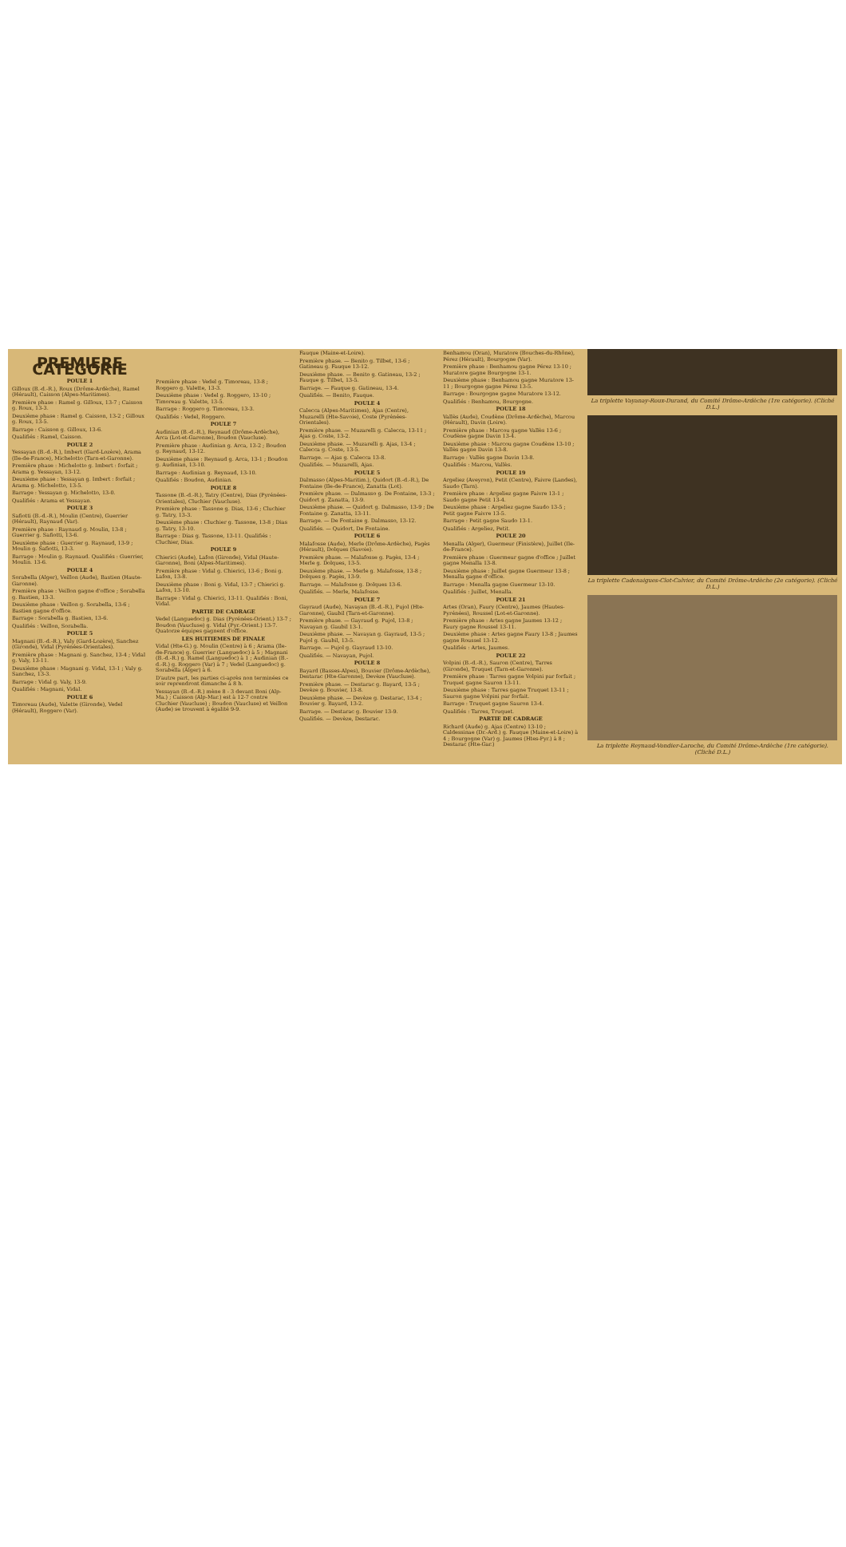PREMIERE CATEGORIE
POULE 1
Gilloux (B.-d.-R.), Roux (Drôme-Ardèche), Ramel (Hérault), Caisson (Alpes-Maritimes).
Première phase : Ramel g. Gilloux, 13-7 ; Caisson g. Roux, 13-3.
Deuxième phase : Ramel g. Caisson, 13-2 ; Gilloux g. Roux, 13-5.
Barrage : Caisson g. Gilloux, 13-6.
Qualifiés : Ramel, Caisson.
POULE 2
Yessayan (B.-d.-R.), Imbert (Gard-Lozère), Arama (Ile-de-France), Michelotto (Tarn-et-Garonne).
Première phase : Michelotto g. Imbert : forfait ; Arama g. Yessayan, 13-12.
Deuxième phase : Yessayan g. Imbert : forfait ; Arama g. Michelotto, 13-5.
Barrage : Yessayan g. Michelotto, 13-0.
Qualifiés : Arama et Yessayan.
POULE 3
Safiotti (B.-d.-R.), Moulin (Centre), Guerrier (Hérault), Raynaud (Var).
Première phase : Raynaud g. Moulin, 13-8 ; Guerrier g. Safiotti, 13-6.
Deuxième phase : Guerrier g. Raynaud, 13-9 ; Moulin g. Safiotti, 13-3.
Barrage : Moulin g. Raynaud. Qualifiés : Guerrier, Moulin. 13-6.
POULE 4
Sorabella (Alger), Veillon (Aude), Bastien (Haute-Garonne).
Première phase : Veillon gagne d'office ; Sorabella g. Bastien, 13-3.
Deuxième phase : Veillon g. Sorabella, 13-6 ; Bastien gagne d'office.
Barrage : Sorabella g. Bastien, 13-6.
Qualifiés : Veillon, Sorabella.
POULE 5
Magnani (B.-d.-R.), Valy (Gard-Lozère), Sanchez (Gironde), Vidal (Pyrénées-Orientales).
Première phase : Magnani g. Sanchez, 13-4 ; Vidal g. Valy, 13-11.
Deuxième phase : Magnani g. Vidal, 13-1 ; Valy g. Sanchez, 13-3.
Barrage : Vidal g. Valy, 13-9.
Qualifiés : Magnani, Vidal.
POULE 6
Timoreau (Aude), Valette (Gironde), Vedel (Hérault), Roggero (Var).
Première phase : Vedel g. Timoreau, 13-8 ; Roggero g. Valette, 13-3.
Deuxième phase : Vedel g. Roggero, 13-10 ; Timoreau g. Valette, 13-5.
Barrage : Roggero g. Timoreau, 13-3.
Qualifiés : Vedel, Roggero.
POULE 7
Audinian (B.-d.-R.), Reynaud (Drôme-Ardèche), Arca (Lot-et-Garonne), Boudon (Vaucluse).
Première phase : Audinian g. Arca, 13-2 ; Boudon g. Reynaud, 13-12.
Deuxième phase : Reynaud g. Arca, 13-1 ; Boudon g. Audinian, 13-10.
Barrage : Audinian g. Reynaud, 13-10.
Qualifiés : Boudon, Audinian.
POULE 8
Tassone (B.-d.-R.), Tatry (Centre), Dias (Pyrénées-Orientales), Cluchier (Vaucluse).
Première phase : Tassone g. Dias, 13-6 ; Cluchier g. Tatry, 13-3.
Deuxième phase : Cluchier g. Tassone, 13-8 ; Dias g. Tatry, 13-10.
Barrage : Dias g. Tassone, 13-11. Qualifiés : Cluchier, Dias.
POULE 9
Chierici (Aude), Lafon (Gironde), Vidal (Haute-Garonne), Boni (Alpes-Maritimes).
Première phase : Vidal g. Chierici, 13-6 ; Boni g. Lafon, 13-8.
Deuxième phase : Boni g. Vidal, 13-7 ; Chierici g. Lafon, 13-10.
Barrage : Vidal g. Chierici, 13-11. Qualifiés : Boni, Vidal.
PARTIE DE CADRAGE
Vedel (Languedoc) g. Dias (Pyrénées-Orient.) 13-7 ; Boudon (Vaucluse) g. Vidal (Pyr.-Orient.) 13-7. Quatorze équipes gagnent d'office.
LES HUITIEMES DE FINALE
Vidal (Hte-G.) g. Moulin (Centre) à 6 ; Arama (Ile-de-France) g. Guerrier (Languedoc) à 5 ; Magnani (B.-d.-R.) g. Ramel (Languedoc) à 1 ; Audinian (B.-d.-R.) g. Roggero (Var) à 7 ; Vedel (Languedoc) g. Sorabella (Alger) à 6.
D'autre part, les parties ci-après non terminées ce soir reprendront dimanche à 8 h.
Yessayan (B.-d.-R.) mène 8 - 3 devant Boni (Alp-Ma.) ; Caisson (Alp-Mar.) est à 12-7 contre Cluchier (Vaucluse) ; Boudon (Vaucluse) et Veillon (Aude) se trouvent à égalité 9-9.
Fauque (Maine-et-Loire).
Première phase. — Benito g. Tilbet, 13-6 ; Gatineau g. Fauque 13-12.
Deuxième phase. — Benito g. Gatineau, 13-2 ; Fauque g. Tilbet, 13-5.
Barrage. — Fauque g. Gatineau, 13-4.
Qualifiés. — Benito, Fauque.
POULE 4
Calecca (Alpes-Maritimes), Ajas (Centre), Muzarelli (Hte-Savoie), Coste (Pyrénées-Orientales).
Première phase. — Muzarelli g. Calecca, 13-11 ; Ajas g. Coste, 13-2.
Deuxième phase. — Muzarelli g. Ajas, 13-4 ; Calecca g. Coste, 13-5.
Barrage. — Ajas g. Calecca 13-8.
Qualifiés. — Muzarelli, Ajas.
POULE 5
Dalmasso (Alpes-Maritim.), Quidort (B.-d.-R.), De Fontaine (Ile-de-France), Zanatta (Lot).
Première phase. — Dalmasso g. De Fontaine, 13-3 ; Quidort g. Zanatta, 13-9.
Deuxième phase. — Quidort g. Dalmasso, 13-9 ; De Fontaine g. Zanatta, 13-11.
Barrage. — De Fontaine g. Dalmasso, 13-12.
Qualifiés. — Quidort, De Fontaine.
POULE 6
Malafosse (Aude), Merle (Drôme-Ardèche), Pagès (Hérault), Dolques (Savoie).
Première phase. — Malafosse g. Pagès, 13-4 ; Merle g. Dolques, 13-5.
Deuxième phase. — Merle g. Malafosse, 13-8 ; Dolques g. Pagès, 13-9.
Barrage. — Malafosse g. Dolques 13-6.
Qualifiés. — Merle, Malafosse.
POULE 7
Gayraud (Aude), Navayan (B.-d.-R.), Pujol (Hte-Garonne), Gaubil (Tarn-et-Garonne).
Première phase. — Gayraud g. Pujol, 13-8 ; Navayan g. Gaubil 13-1.
Deuxième phase. — Navayan g. Gayraud, 13-5 ; Pujol g. Gaubil, 13-5.
Barrage. — Pujol g. Gayraud 13-10.
Qualifiés. — Navayan, Pujol.
POULE 8
Bayard (Basses-Alpes), Bouvier (Drôme-Ardèche), Destarac (Hte-Garonne), Devèze (Vaucluse).
Première phase. — Destarac g. Bayard, 13-5 ; Devèze g. Bouvier, 13-8.
Deuxième phase. — Devèze g. Destarac, 13-4 ; Bouvier g. Bayard, 13-2.
Barrage. — Destarac g. Bouvier 13-9.
Qualifiés. — Devèze, Destarac.
Benhamou (Oran), Muratore (Bouches-du-Rhône), Pérez (Hérault), Bourgogne (Var).
Première phase : Benhamou gagne Pérez 13-10 ; Muratore gagne Bourgogne 13-1.
Deuxième phase : Benhamou gagne Muratore 13-11 ; Bourgogne gagne Pérez 13-5.
Barrage : Bourgogne gagne Muratore 13-12.
Qualifiés : Benhamou, Bourgogne.
POULE 18
Vallès (Aude), Coudène (Drôme-Ardèche), Marcou (Hérault), Davin (Loire).
Première phase : Marcou gagne Vallès 13-6 ; Coudène gagne Davin 13-4.
Deuxième phase : Marcou gagne Coudène 13-10 ; Vallès gagne Davin 13-8.
Barrage : Vallès gagne Davin 13-8.
Qualifiés : Marcou, Vallès.
POULE 19
Argeliez (Aveyron), Petit (Centre), Faivre (Landes), Saudo (Tarn).
Première phase : Argeliez gagne Faivre 13-1 ; Saudo gagne Petit 13-4.
Deuxième phase : Argeliez gagne Saudo 13-5 ; Petit gagne Faivre 13-5.
Barrage : Petit gagne Saudo 13-1.
Qualifiés : Argeliez, Petit.
POULE 20
Menalla (Alger), Guermeur (Finistère), Juillet (Ile-de-France).
Première phase : Guermeur gagne d'office ; Juillet gagne Menalla 13-8.
Deuxième phase : Juillet gagne Guermeur 13-8 ; Menalla gagne d'office.
Barrage : Menalla gagne Guermeur 13-10.
Qualifiés : Juillet, Menalla.
POULE 21
Artes (Oran), Faury (Centre), Jaumes (Hautes-Pyrénées), Roussel (Lot-et-Garonne).
Première phase : Artes gagne Jaumes 13-12 ; Faury gagne Roussel 13-11.
Deuxième phase : Artes gagne Faury 13-8 ; Jaumes gagne Roussel 13-12.
Qualifiés : Artes, Jaumes.
POULE 22
Volpini (B.-d.-R.), Sauron (Centre), Tarres (Gironde), Truquet (Tarn-et-Garonne).
Première phase : Tarres gagne Volpini par forfait ; Truquet gagne Sauron 13-11.
Deuxième phase : Tarres gagne Truquet 13-11 ; Sauron gagne Volpini par forfait.
Barrage : Truquet gagne Sauron 13-4.
Qualifiés : Tarres, Truquet.
PARTIE DE CADRAGE
Richard (Aude) g. Ajas (Centre) 13-10 ; Caldessinae (Dr.-Ard.) g. Fauque (Maine-et-Loire) à 4 ; Bourgogne (Var) g. Jaumes (Htes-Pyr.) à 8 ; Destarac (Hte-Gar.)
La triplette Vayanay-Roux-Durand, du Comité Drôme-Ardèche (1re catégorie). (Cliché D.L.)
La triplette Cadenaigues-Clot-Calvier, du Comité Drôme-Ardèche (2e catégorie). (Cliché D.L.)
La triplette Reynaud-Vondier-Laroche, du Comité Drôme-Ardèche (1re catégorie). (Cliché D.L.)